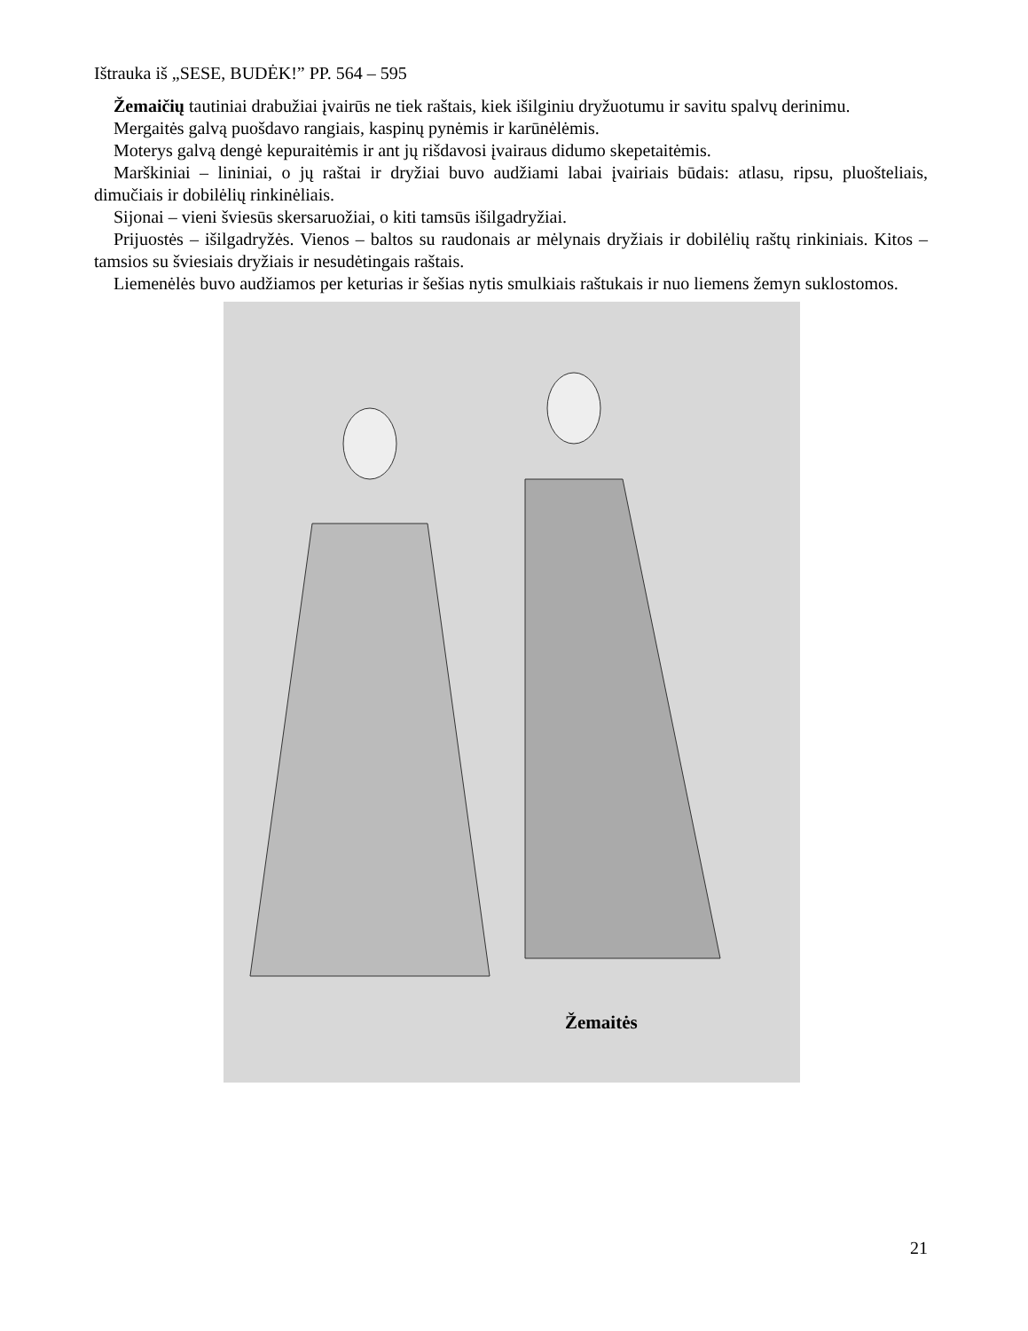Ištrauka iš „SESE, BUDĖK!” PP. 564 – 595
Žemaičių tautiniai drabužiai įvairūs ne tiek raštais, kiek išilginiu dryžuotumu ir savitu spalvų derinimu.
Mergaitės galvą puošdavo rangiais, kaspinų pynėmis ir karūnėlėmis.
Moterys galvą dengė kepuraitėmis ir ant jų rišdavosi įvairaus didumo skepetaitėmis.
Marškiniai – lininiai, o jų raštai ir dryžiai buvo audžiami labai įvairiais būdais: atlasu, ripsu, pluošteliais, dimučiais ir dobilėlių rinkinėliais.
Sijonai – vieni šviesūs skersaruožiai, o kiti tamsūs išilgadryžiai.
Prijuostės – išilgadryžės. Vienos – baltos su raudonais ar mėlynais dryžiais ir dobilėlių raštų rinkiniais. Kitos – tamsios su šviesiais dryžiais ir nesudėtingais raštais.
Liemenėlės buvo audžiamos per keturias ir šešias nytis smulkiais raštukais ir nuo liemens žemyn suklostomos.
Žemaitės
21